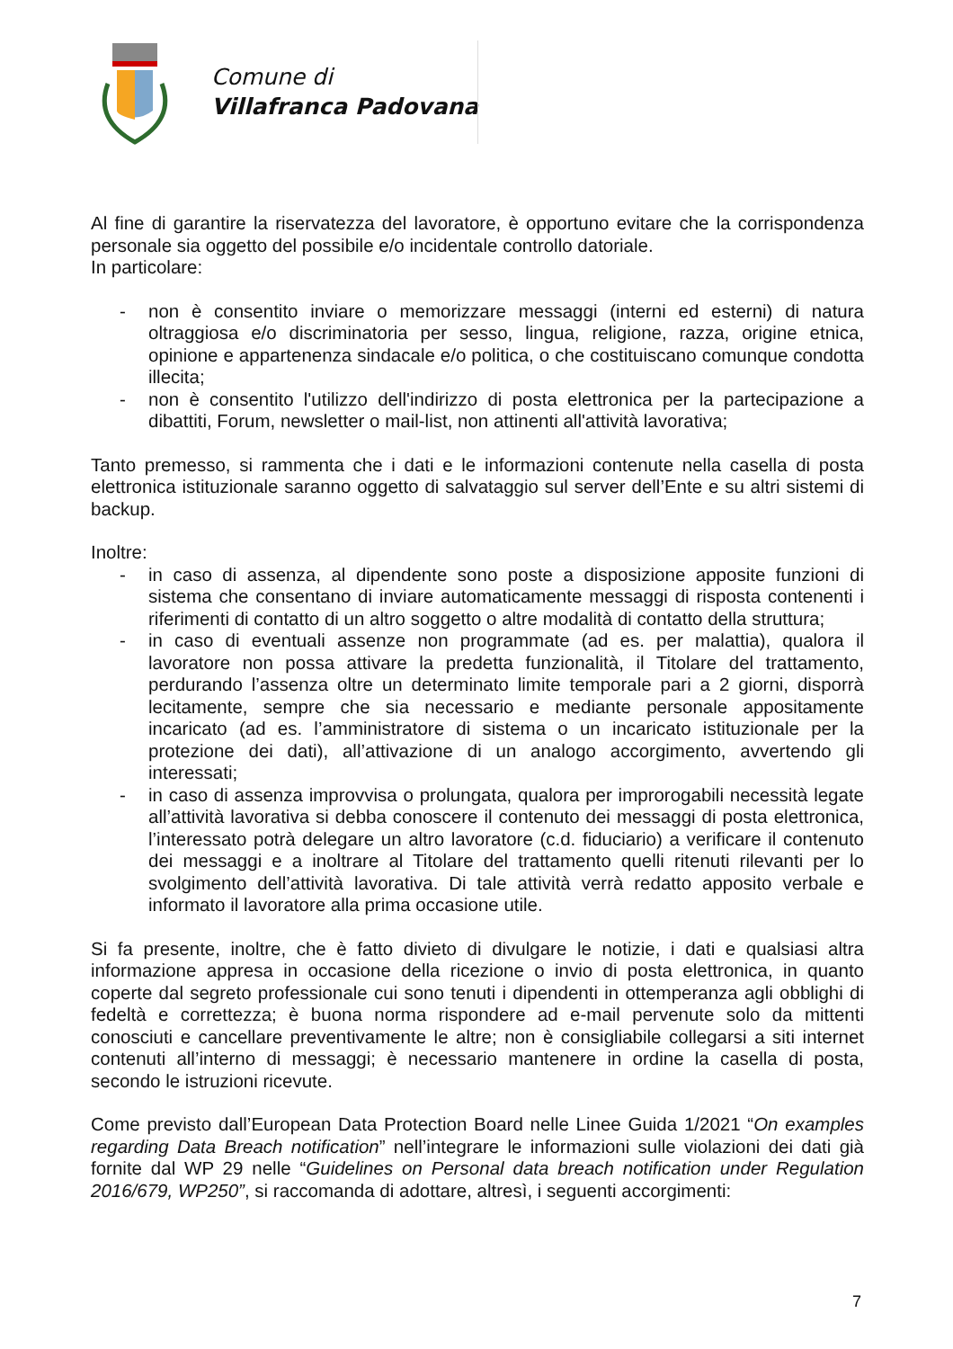Comune di
Villafranca Padovana
Al fine di garantire la riservatezza del lavoratore, è opportuno evitare che la corrispondenza personale sia oggetto del possibile e/o incidentale controllo datoriale.
In particolare:
- non è consentito inviare o memorizzare messaggi (interni ed esterni) di natura oltraggiosa e/o discriminatoria per sesso, lingua, religione, razza, origine etnica, opinione e appartenenza sindacale e/o politica, o che costituiscano comunque condotta illecita;
- non è consentito l'utilizzo dell'indirizzo di posta elettronica per la partecipazione a dibattiti, Forum, newsletter o mail-list, non attinenti all'attività lavorativa;
Tanto premesso, si rammenta che i dati e le informazioni contenute nella casella di posta elettronica istituzionale saranno oggetto di salvataggio sul server dell’Ente e su altri sistemi di backup.
Inoltre:
- in caso di assenza, al dipendente sono poste a disposizione apposite funzioni di sistema che consentano di inviare automaticamente messaggi di risposta contenenti i riferimenti di contatto di un altro soggetto o altre modalità di contatto della struttura;
- in caso di eventuali assenze non programmate (ad es. per malattia), qualora il lavoratore non possa attivare la predetta funzionalità, il Titolare del trattamento, perdurando l’assenza oltre un determinato limite temporale pari a 2 giorni, disporrà lecitamente, sempre che sia necessario e mediante personale appositamente incaricato (ad es. l’amministratore di sistema o un incaricato istituzionale per la protezione dei dati), all’attivazione di un analogo accorgimento, avvertendo gli interessati;
- in caso di assenza improvvisa o prolungata, qualora per improrogabili necessità legate all’attività lavorativa si debba conoscere il contenuto dei messaggi di posta elettronica, l’interessato potrà delegare un altro lavoratore (c.d. fiduciario) a verificare il contenuto dei messaggi e a inoltrare al Titolare del trattamento quelli ritenuti rilevanti per lo svolgimento dell’attività lavorativa. Di tale attività verrà redatto apposito verbale e informato il lavoratore alla prima occasione utile.
Si fa presente, inoltre, che è fatto divieto di divulgare le notizie, i dati e qualsiasi altra informazione appresa in occasione della ricezione o invio di posta elettronica, in quanto coperte dal segreto professionale cui sono tenuti i dipendenti in ottemperanza agli obblighi di fedeltà e correttezza; è buona norma rispondere ad e-mail pervenute solo da mittenti conosciuti e cancellare preventivamente le altre; non è consigliabile collegarsi a siti internet contenuti all’interno di messaggi; è necessario mantenere in ordine la casella di posta, secondo le istruzioni ricevute.
Come previsto dall’European Data Protection Board nelle Linee Guida 1/2021 “On examples regarding Data Breach notification” nell’integrare le informazioni sulle violazioni dei dati già fornite dal WP 29 nelle “Guidelines on Personal data breach notification under Regulation 2016/679, WP250”, si raccomanda di adottare, altresì, i seguenti accorgimenti:
7